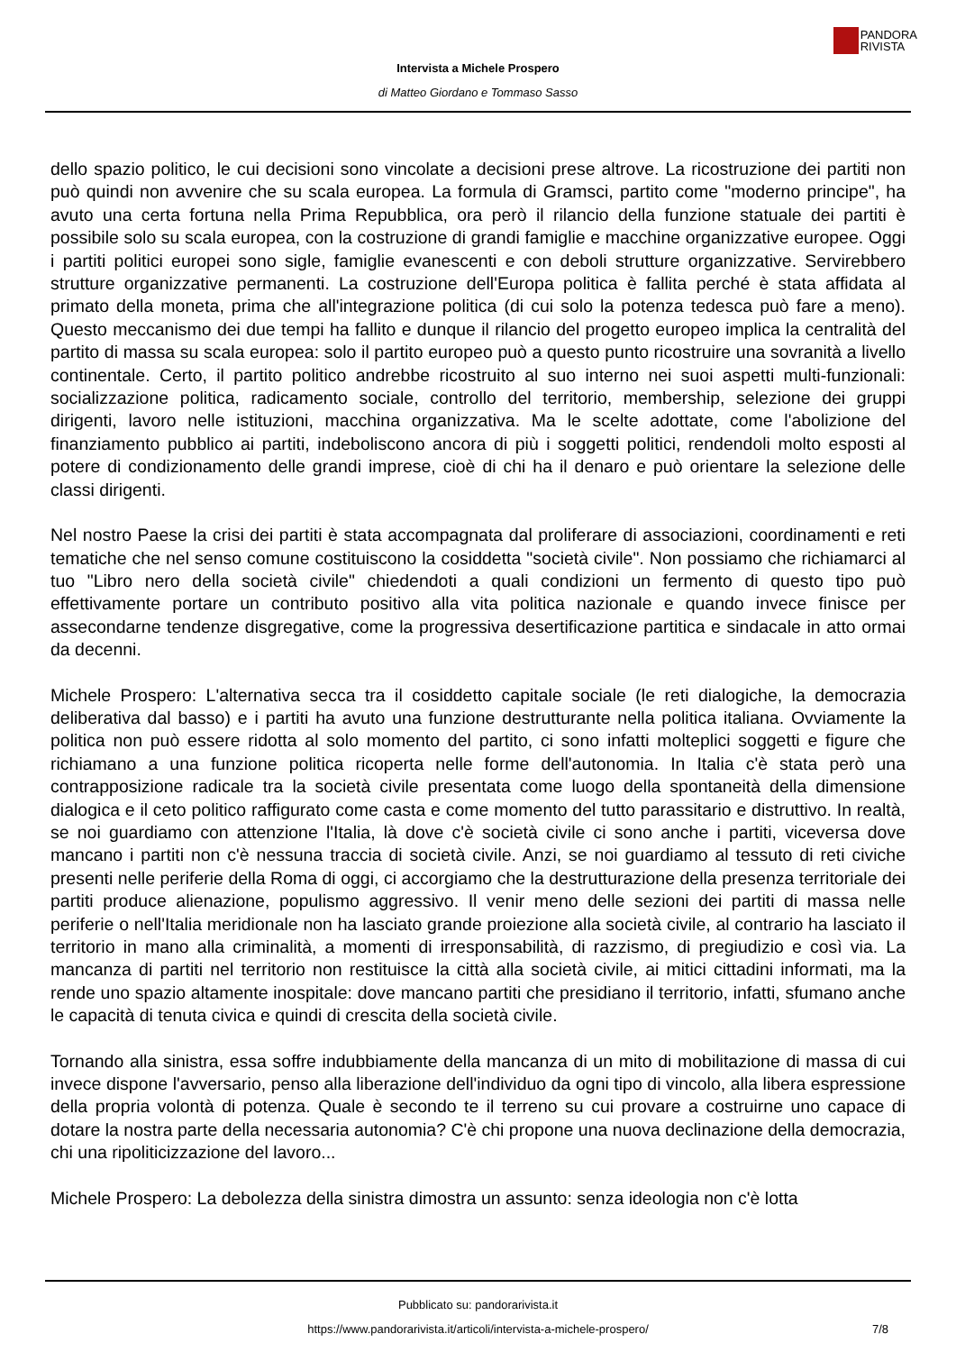PANDORA
RIVISTA
Intervista a Michele Prospero
di Matteo Giordano e Tommaso Sasso
dello spazio politico, le cui decisioni sono vincolate a decisioni prese altrove. La ricostruzione dei partiti non può quindi non avvenire che su scala europea. La formula di Gramsci, partito come "moderno principe", ha avuto una certa fortuna nella Prima Repubblica, ora però il rilancio della funzione statuale dei partiti è possibile solo su scala europea, con la costruzione di grandi famiglie e macchine organizzative europee. Oggi i partiti politici europei sono sigle, famiglie evanescenti e con deboli strutture organizzative. Servirebbero strutture organizzative permanenti. La costruzione dell'Europa politica è fallita perché è stata affidata al primato della moneta, prima che all'integrazione politica (di cui solo la potenza tedesca può fare a meno). Questo meccanismo dei due tempi ha fallito e dunque il rilancio del progetto europeo implica la centralità del partito di massa su scala europea: solo il partito europeo può a questo punto ricostruire una sovranità a livello continentale. Certo, il partito politico andrebbe ricostruito al suo interno nei suoi aspetti multi-funzionali: socializzazione politica, radicamento sociale, controllo del territorio, membership, selezione dei gruppi dirigenti, lavoro nelle istituzioni, macchina organizzativa. Ma le scelte adottate, come l'abolizione del finanziamento pubblico ai partiti, indeboliscono ancora di più i soggetti politici, rendendoli molto esposti al potere di condizionamento delle grandi imprese, cioè di chi ha il denaro e può orientare la selezione delle classi dirigenti.
Nel nostro Paese la crisi dei partiti è stata accompagnata dal proliferare di associazioni, coordinamenti e reti tematiche che nel senso comune costituiscono la cosiddetta "società civile". Non possiamo che richiamarci al tuo "Libro nero della società civile" chiedendoti a quali condizioni un fermento di questo tipo può effettivamente portare un contributo positivo alla vita politica nazionale e quando invece finisce per assecondarne tendenze disgregative, come la progressiva desertificazione partitica e sindacale in atto ormai da decenni.
Michele Prospero: L'alternativa secca tra il cosiddetto capitale sociale (le reti dialogiche, la democrazia deliberativa dal basso) e i partiti ha avuto una funzione destrutturante nella politica italiana. Ovviamente la politica non può essere ridotta al solo momento del partito, ci sono infatti molteplici soggetti e figure che richiamano a una funzione politica ricoperta nelle forme dell'autonomia. In Italia c'è stata però una contrapposizione radicale tra la società civile presentata come luogo della spontaneità della dimensione dialogica e il ceto politico raffigurato come casta e come momento del tutto parassitario e distruttivo. In realtà, se noi guardiamo con attenzione l'Italia, là dove c'è società civile ci sono anche i partiti, viceversa dove mancano i partiti non c'è nessuna traccia di società civile. Anzi, se noi guardiamo al tessuto di reti civiche presenti nelle periferie della Roma di oggi, ci accorgiamo che la destrutturazione della presenza territoriale dei partiti produce alienazione, populismo aggressivo. Il venir meno delle sezioni dei partiti di massa nelle periferie o nell'Italia meridionale non ha lasciato grande proiezione alla società civile, al contrario ha lasciato il territorio in mano alla criminalità, a momenti di irresponsabilità, di razzismo, di pregiudizio e così via. La mancanza di partiti nel territorio non restituisce la città alla società civile, ai mitici cittadini informati, ma la rende uno spazio altamente inospitale: dove mancano partiti che presidiano il territorio, infatti, sfumano anche le capacità di tenuta civica e quindi di crescita della società civile.
Tornando alla sinistra, essa soffre indubbiamente della mancanza di un mito di mobilitazione di massa di cui invece dispone l'avversario, penso alla liberazione dell'individuo da ogni tipo di vincolo, alla libera espressione della propria volontà di potenza. Quale è secondo te il terreno su cui provare a costruirne uno capace di dotare la nostra parte della necessaria autonomia? C'è chi propone una nuova declinazione della democrazia, chi una ripoliticizzazione del lavoro...
Michele Prospero: La debolezza della sinistra dimostra un assunto: senza ideologia non c'è lotta
Pubblicato su: pandorarivista.it
https://www.pandorarivista.it/articoli/intervista-a-michele-prospero/ 7/8